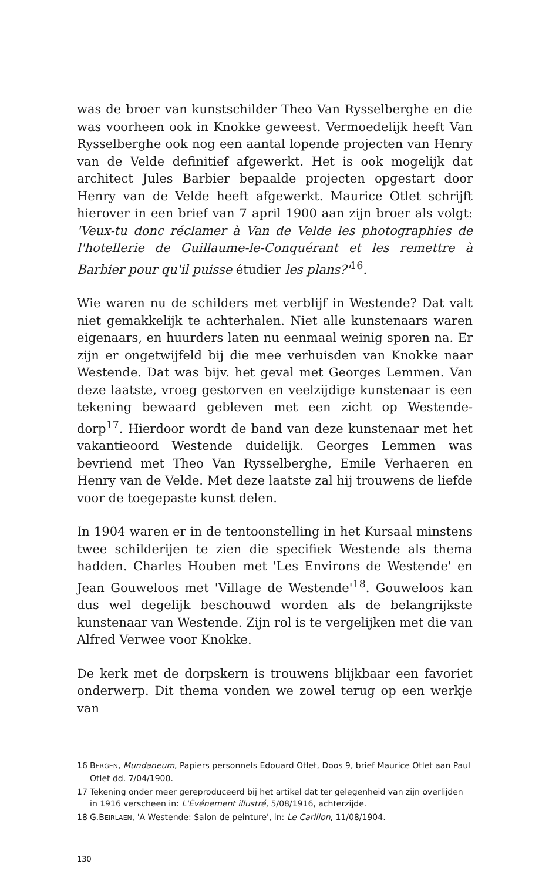was de broer van kunstschilder Theo Van Rysselberghe en die was voorheen ook in Knokke geweest. Vermoedelijk heeft Van Rysselberghe ook nog een aantal lopende projecten van Henry van de Velde definitief afgewerkt. Het is ook mogelijk dat architect Jules Barbier bepaalde projecten opgestart door Henry van de Velde heeft afgewerkt. Maurice Otlet schrijft hierover in een brief van 7 april 1900 aan zijn broer als volgt: 'Veux-tu donc réclamer à Van de Velde les photographies de l'hotellerie de Guillaume-le-Conquérant et les remettre à Barbier pour qu'il puisse étudier les plans?'<sup>16</sup>.
Wie waren nu de schilders met verblijf in Westende? Dat valt niet gemakkelijk te achterhalen. Niet alle kunstenaars waren eigenaars, en huurders laten nu eenmaal weinig sporen na. Er zijn er ongetwijfeld bij die mee verhuisden van Knokke naar Westende. Dat was bijv. het geval met Georges Lemmen. Van deze laatste, vroeg gestorven en veelzijdige kunstenaar is een tekening bewaard gebleven met een zicht op Westende-dorp<sup>17</sup>. Hierdoor wordt de band van deze kunstenaar met het vakantieoord Westende duidelijk. Georges Lemmen was bevriend met Theo Van Rysselberghe, Emile Verhaeren en Henry van de Velde. Met deze laatste zal hij trouwens de liefde voor de toegepaste kunst delen.
In 1904 waren er in de tentoonstelling in het Kursaal minstens twee schilderijen te zien die specifiek Westende als thema hadden. Charles Houben met 'Les Environs de Westende' en Jean Gouweloos met 'Village de Westende'<sup>18</sup>. Gouweloos kan dus wel degelijk beschouwd worden als de belangrijkste kunstenaar van Westende. Zijn rol is te vergelijken met die van Alfred Verwee voor Knokke.
De kerk met de dorpskern is trouwens blijkbaar een favoriet onderwerp. Dit thema vonden we zowel terug op een werkje van
16 BERGEN, Mundaneum, Papiers personnels Edouard Otlet, Doos 9, brief Maurice Otlet aan Paul Otlet dd. 7/04/1900.
17 Tekening onder meer gereproduceerd bij het artikel dat ter gelegenheid van zijn overlijden in 1916 verscheen in: L'Événement illustré, 5/08/1916, achterzijde.
18 G.BEIRLAEN, 'A Westende: Salon de peinture', in: Le Carillon, 11/08/1904.
130